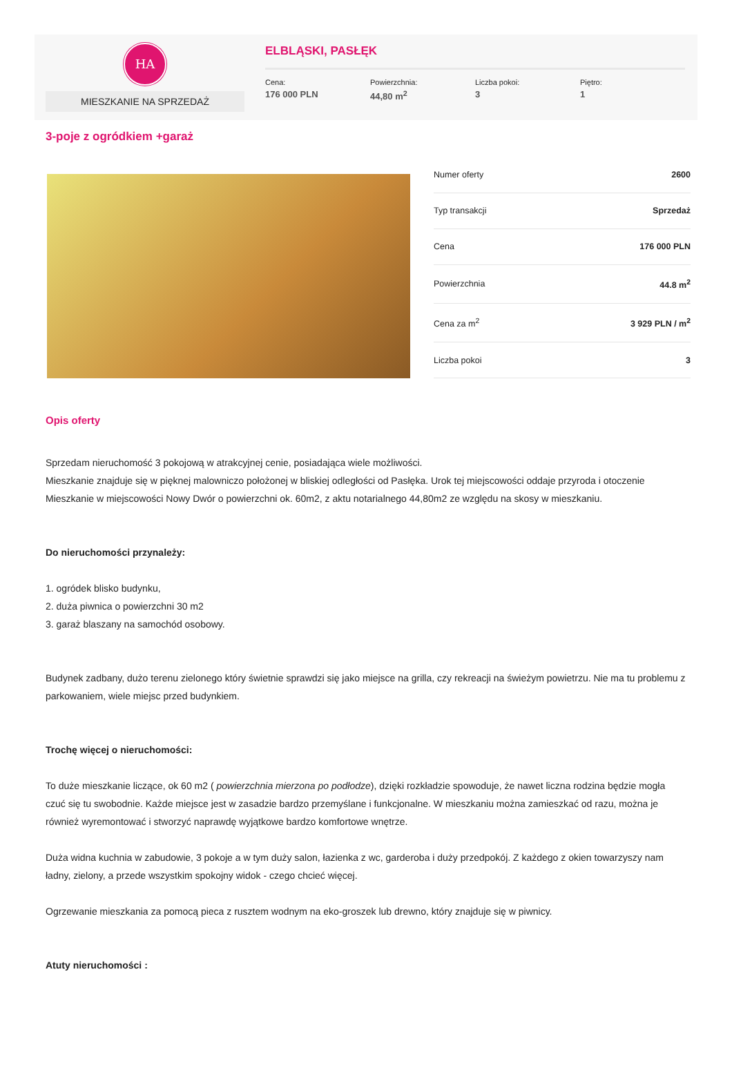HA
MIESZKANIE NA SPRZEDAŻ
ELBLĄSKI, PASŁĘK
Cena:
176 000 PLN
Powierzchnia:
44,80 m<sup>2</sup>
Liczba pokoi:
3
Piętro:
1
3-poje z ogródkiem +garaż
| Numer oferty | 2600 |
| Typ transakcji | Sprzedaż |
| Cena | 176 000 PLN |
| Powierzchnia | 44.8 m<sup>2</sup> |
| Cena za m<sup>2</sup> | 3 929 PLN / m<sup>2</sup> |
| Liczba pokoi | 3 |
Opis oferty
Sprzedam nieruchomość 3 pokojową w atrakcyjnej cenie, posiadająca wiele możliwości.
Mieszkanie znajduje się w pięknej malowniczo położonej w bliskiej odległości od Pasłęka. Urok tej miejscowości oddaje przyroda i otoczenie
Mieszkanie w miejscowości Nowy Dwór o powierzchni ok. 60m2, z aktu notarialnego 44,80m2 ze względu na skosy w mieszkaniu.
Do nieruchomości przynależy:
1. ogródek blisko budynku,
2. duża piwnica o powierzchni 30 m2
3. garaż blaszany na samochód osobowy.
Budynek zadbany, dużo terenu zielonego który świetnie sprawdzi się jako miejsce na grilla, czy rekreacji na świeżym powietrzu. Nie ma tu problemu z parkowaniem, wiele miejsc przed budynkiem.
Trochę więcej o nieruchomości:
To duże mieszkanie liczące, ok 60 m2 ( powierzchnia mierzona po podłodze), dzięki rozkładzie spowoduje, że nawet liczna rodzina będzie mogła czuć się tu swobodnie. Każde miejsce jest w zasadzie bardzo przemyślane i funkcjonalne. W mieszkaniu można zamieszkać od razu, można je również wyremontować i stworzyć naprawdę wyjątkowe bardzo komfortowe wnętrze.
Duża widna kuchnia w zabudowie, 3 pokoje a w tym duży salon, łazienka z wc, garderoba i duży przedpokój. Z każdego z okien towarzyszy nam ładny, zielony, a przede wszystkim spokojny widok - czego chcieć więcej.
Ogrzewanie mieszkania za pomocą pieca z rusztem wodnym na eko-groszek lub drewno, który znajduje się w piwnicy.
Atuty nieruchomości :